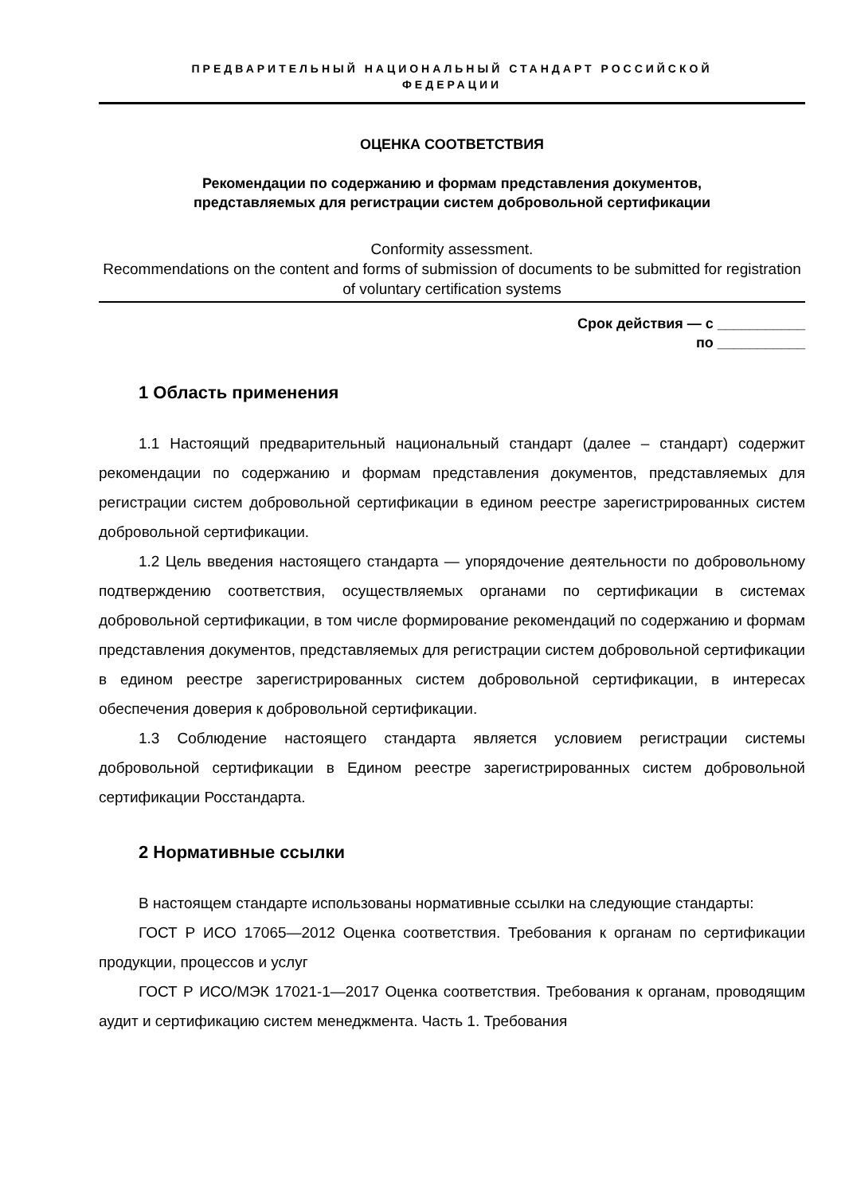ПРЕДВАРИТЕЛЬНЫЙ НАЦИОНАЛЬНЫЙ СТАНДАРТ РОССИЙСКОЙ
ФЕДЕРАЦИИ
ОЦЕНКА СООТВЕТСТВИЯ
Рекомендации по содержанию и формам представления документов,
представляемых для регистрации систем добровольной сертификации
Conformity assessment.
Recommendations on the content and forms of submission of documents to be submitted for registration of voluntary certification systems
Срок действия — с ___________
по ___________
1 Область применения
1.1 Настоящий предварительный национальный стандарт (далее – стандарт) содержит рекомендации по содержанию и формам представления документов, представляемых для регистрации систем добровольной сертификации в едином реестре зарегистрированных систем добровольной сертификации.
1.2 Цель введения настоящего стандарта — упорядочение деятельности по добровольному подтверждению соответствия, осуществляемых органами по сертификации в системах добровольной сертификации, в том числе формирование рекомендаций по содержанию и формам представления документов, представляемых для регистрации систем добровольной сертификации в едином реестре зарегистрированных систем добровольной сертификации, в интересах обеспечения доверия к добровольной сертификации.
1.3 Соблюдение настоящего стандарта является условием регистрации системы добровольной сертификации в Едином реестре зарегистрированных систем добровольной сертификации Росстандарта.
2 Нормативные ссылки
В настоящем стандарте использованы нормативные ссылки на следующие стандарты:
ГОСТ Р ИСО 17065—2012 Оценка соответствия. Требования к органам по сертификации продукции, процессов и услуг
ГОСТ Р ИСО/МЭК 17021-1—2017 Оценка соответствия. Требования к органам, проводящим аудит и сертификацию систем менеджмента. Часть 1. Требования